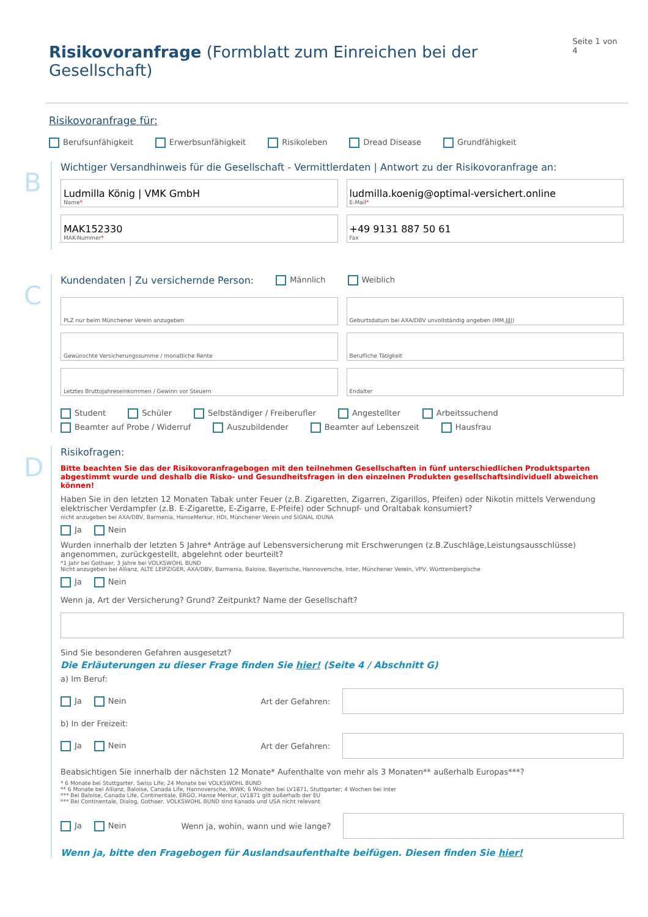Risikovoranfrage (Formblatt zum Einreichen bei der Gesellschaft)
Seite 1 von 4
Risikovoranfrage für:
Berufsunfähigkeit Erwerbsunfähigkeit Risikoleben Dread Disease Grundfähigkeit
B
Wichtiger Versandhinweis für die Gesellschaft - Vermittlerdaten | Antwort zu der Risikovoranfrage an:
Ludmilla König | VMK GmbH
Name*
ludmilla.koenig@optimal-versichert.online
E-Mail*
MAK152330
MAK-Nummer*
+49 9131 887 50 61
Fax
C
Kundendaten | Zu versichernde Person: Männlich Weiblich
PLZ nur beim Münchener Verein anzugeben
Geburtsdatum bei AXA/DBV unvollständig angeben (MM.JJJJ)
Gewünschte Versicherungssumme / monatliche Rente
Berufliche Tätigkeit
Letztes Bruttojahreseinkommen / Gewinn vor Steuern
Endalter
Student Schüler Selbständiger / Freiberufler Angestellter Arbeitssuchend
Beamter auf Probe / Widerruf Auszubildender Beamter auf Lebenszeit Hausfrau
D
Risikofragen:
Bitte beachten Sie das der Risikovoranfragebogen mit den teilnehmen Gesellschaften in fünf unterschiedlichen Produktsparten abgestimmt wurde und deshalb die Risko- und Gesundheitsfragen in den einzelnen Produkten gesellschaftsindividuell abweichen können!
Haben Sie in den letzten 12 Monaten Tabak unter Feuer (z.B. Zigaretten, Zigarren, Zigarillos, Pfeifen) oder Nikotin mittels Verwendung elektrischer Verdampfer (z.B. E-Zigarette, E-Zigarre, E-Pfeife) oder Schnupf- und Oraltabak konsumiert?
nicht anzugeben bei AXA/DBV, Barmenia, HanseMerkur, HDI, Münchener Verein und SIGNAL IDUNA
Ja Nein
Wurden innerhalb der letzten 5 Jahre* Anträge auf Lebensversicherung mit Erschwerungen (z.B.Zuschläge,Leistungsausschlüsse) angenommen, zurückgestellt, abgelehnt oder beurteilt?
*1 Jahr bei Gothaer, 3 Jahre bei VOLKSWOHL BUND
Nicht anzugeben bei Allianz, ALTE LEIPZIGER, AXA/DBV, Barmenia, Baloise, Bayerische, Hannoversche, Inter, Münchener Verein, VPV, Württembergische
Ja Nein
Wenn ja, Art der Versicherung? Grund? Zeitpunkt? Name der Gesellschaft?
Sind Sie besonderen Gefahren ausgesetzt?
Die Erläuterungen zu dieser Frage finden Sie hier! (Seite 4 / Abschnitt G)
a) Im Beruf:
Ja Nein Art der Gefahren:
b) In der Freizeit:
Ja Nein Art der Gefahren:
Beabsichtigen Sie innerhalb der nächsten 12 Monate* Aufenthalte von mehr als 3 Monaten** außerhalb Europas***?
* 6 Monate bei Stuttgarter, Swiss Life; 24 Monate bei VOLKSWOHL BUND
** 6 Monate bei Allianz, Baloise, Canada Life, Hannoversche, WWK; 6 Wochen bei LV1871, Stuttgarter; 4 Wochen bei Inter
*** Bei Baloise, Canada Life, Continentale, ERGO, Hanse Merkur, LV1871 gilt außerhalb der EU
*** Bei Continentale, Dialog, Gothaer, VOLKSWOHL BUND sind Kanada und USA nicht relevant
Ja Nein Wenn ja, wohin, wann und wie lange?
Wenn ja, bitte den Fragebogen für Auslandsaufenthalte beifügen. Diesen finden Sie hier!